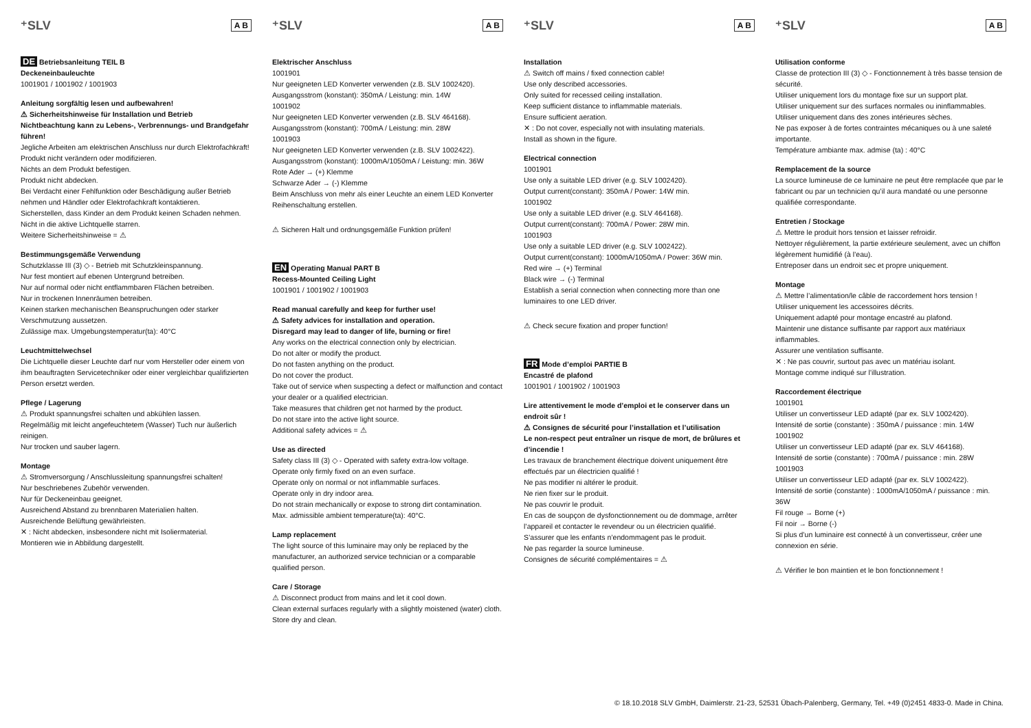⁺SLV A B
DE Betriebsanleitung TEIL B
Deckeneinbauleuchte
1001901 / 1001902 / 1001903
Anleitung sorgfältig lesen und aufbewahren!
⚠ Sicherheitshinweise für Installation und Betrieb
Nichtbeachtung kann zu Lebens-, Verbrennungs- und Brandgefahr führen!
Jegliche Arbeiten am elektrischen Anschluss nur durch Elektrofachkraft!
Produkt nicht verändern oder modifizieren.
Nichts an dem Produkt befestigen.
Produkt nicht abdecken.
Bei Verdacht einer Fehlfunktion oder Beschädigung außer Betrieb nehmen und Händler oder Elektrofachkraft kontaktieren.
Sicherstellen, dass Kinder an dem Produkt keinen Schaden nehmen.
Nicht in die aktive Lichtquelle starren.
Weitere Sicherheitshinweise = ⚠
Bestimmungsgemäße Verwendung
Schutzklasse III (3) ◇ - Betrieb mit Schutzkleinspannung.
Nur fest montiert auf ebenen Untergrund betreiben.
Nur auf normal oder nicht entflammbaren Flächen betreiben.
Nur in trockenen Innenräumen betreiben.
Keinen starken mechanischen Beanspruchungen oder starker Verschmutzung aussetzen.
Zulässige max. Umgebungstemperatur(ta): 40°C
Leuchtmittelwechsel
Die Lichtquelle dieser Leuchte darf nur vom Hersteller oder einem von ihm beauftragten Servicetechniker oder einer vergleichbar qualifizierten Person ersetzt werden.
Pflege / Lagerung
⚠ Produkt spannungsfrei schalten und abkühlen lassen.
Regelmäßig mit leicht angefeuchtetem (Wasser) Tuch nur äußerlich reinigen.
Nur trocken und sauber lagern.
Montage
⚠ Stromversorgung / Anschlussleitung spannungsfrei schalten!
Nur beschriebenes Zubehör verwenden.
Nur für Deckeneinbau geeignet.
Ausreichend Abstand zu brennbaren Materialien halten.
Ausreichende Belüftung gewährleisten.
✕ : Nicht abdecken, insbesondere nicht mit Isoliermaterial.
Montieren wie in Abbildung dargestellt.
⁺SLV A B
Elektrischer Anschluss
1001901
Nur geeigneten LED Konverter verwenden (z.B. SLV 1002420).
Ausgangsstrom (konstant): 350mA / Leistung: min. 14W
1001902
Nur geeigneten LED Konverter verwenden (z.B. SLV 464168).
Ausgangsstrom (konstant): 700mA / Leistung: min. 28W
1001903
Nur geeigneten LED Konverter verwenden (z.B. SLV 1002422).
Ausgangsstrom (konstant): 1000mA/1050mA / Leistung: min. 36W
Rote Ader → (+) Klemme
Schwarze Ader → (-) Klemme
Beim Anschluss von mehr als einer Leuchte an einem LED Konverter Reihenschaltung erstellen.
⚠ Sicheren Halt und ordnungsgemäße Funktion prüfen!
EN Operating Manual PART B
Recess-Mounted Ceiling Light
1001901 / 1001902 / 1001903
Read manual carefully and keep for further use!
⚠ Safety advices for installation and operation.
Disregard may lead to danger of life, burning or fire!
Any works on the electrical connection only by electrician.
Do not alter or modify the product.
Do not fasten anything on the product.
Do not cover the product.
Take out of service when suspecting a defect or malfunction and contact your dealer or a qualified electrician.
Take measures that children get not harmed by the product.
Do not stare into the active light source.
Additional safety advices = ⚠
Use as directed
Safety class III (3) ◇ - Operated with safety extra-low voltage.
Operate only firmly fixed on an even surface.
Operate only on normal or not inflammable surfaces.
Operate only in dry indoor area.
Do not strain mechanically or expose to strong dirt contamination.
Max. admissible ambient temperature(ta): 40°C.
Lamp replacement
The light source of this luminaire may only be replaced by the manufacturer, an authorized service technician or a comparable qualified person.
Care / Storage
⚠ Disconnect product from mains and let it cool down.
Clean external surfaces regularly with a slightly moistened (water) cloth.
Store dry and clean.
⁺SLV A B
Installation
⚠ Switch off mains / fixed connection cable!
Use only described accessories.
Only suited for recessed ceiling installation.
Keep sufficient distance to inflammable materials.
Ensure sufficient aeration.
✕ : Do not cover, especially not with insulating materials.
Install as shown in the figure.
Electrical connection
1001901
Use only a suitable LED driver (e.g. SLV 1002420).
Output current(constant): 350mA / Power: 14W min.
1001902
Use only a suitable LED driver (e.g. SLV 464168).
Output current(constant): 700mA / Power: 28W min.
1001903
Use only a suitable LED driver (e.g. SLV 1002422).
Output current(constant): 1000mA/1050mA / Power: 36W min.
Red wire → (+) Terminal
Black wire → (-) Terminal
Establish a serial connection when connecting more than one luminaires to one LED driver.
⚠ Check secure fixation and proper function!
FR Mode d’emploi PARTIE B
Encastré de plafond
1001901 / 1001902 / 1001903
Lire attentivement le mode d’emploi et le conserver dans un endroit sûr !
⚠ Consignes de sécurité pour l’installation et l’utilisation
Le non-respect peut entraîner un risque de mort, de brûlures et d’incendie !
Les travaux de branchement électrique doivent uniquement être effectués par un électricien qualifié !
Ne pas modifier ni altérer le produit.
Ne rien fixer sur le produit.
Ne pas couvrir le produit.
En cas de soupçon de dysfonctionnement ou de dommage, arrêter l’appareil et contacter le revendeur ou un électricien qualifié.
S’assurer que les enfants n’endommagent pas le produit.
Ne pas regarder la source lumineuse.
Consignes de sécurité complémentaires = ⚠
⁺SLV A B
Utilisation conforme
Classe de protection III (3) ◇ - Fonctionnement à très basse tension de sécurité.
Utiliser uniquement lors du montage fixe sur un support plat.
Utiliser uniquement sur des surfaces normales ou ininflammables.
Utiliser uniquement dans des zones intérieures sèches.
Ne pas exposer à de fortes contraintes mécaniques ou à une saleté importante.
Température ambiante max. admise (ta) : 40°C
Remplacement de la source
La source lumineuse de ce luminaire ne peut être remplacée que par le fabricant ou par un technicien qu’il aura mandaté ou une personne qualifiée correspondante.
Entretien / Stockage
⚠ Mettre le produit hors tension et laisser refroidir.
Nettoyer régulièrement, la partie extérieure seulement, avec un chiffon légèrement humidifié (à l’eau).
Entreposer dans un endroit sec et propre uniquement.
Montage
⚠ Mettre l’alimentation/le câble de raccordement hors tension !
Utiliser uniquement les accessoires décrits.
Uniquement adapté pour montage encastré au plafond.
Maintenir une distance suffisante par rapport aux matériaux inflammables.
Assurer une ventilation suffisante.
✕ : Ne pas couvrir, surtout pas avec un matériau isolant.
Montage comme indiqué sur l’illustration.
Raccordement électrique
1001901
Utiliser un convertisseur LED adapté (par ex. SLV 1002420).
Intensité de sortie (constante) : 350mA / puissance : min. 14W
1001902
Utiliser un convertisseur LED adapté (par ex. SLV 464168).
Intensité de sortie (constante) : 700mA / puissance : min. 28W
1001903
Utiliser un convertisseur LED adapté (par ex. SLV 1002422).
Intensité de sortie (constante) : 1000mA/1050mA / puissance : min. 36W
Fil rouge → Borne (+)
Fil noir → Borne (-)
Si plus d’un luminaire est connecté à un convertisseur, créer une connexion en série.
⚠ Vérifier le bon maintien et le bon fonctionnement !
© 18.10.2018 SLV GmbH, Daimlerstr. 21-23, 52531 Übach-Palenberg, Germany, Tel. +49 (0)2451 4833-0. Made in China.